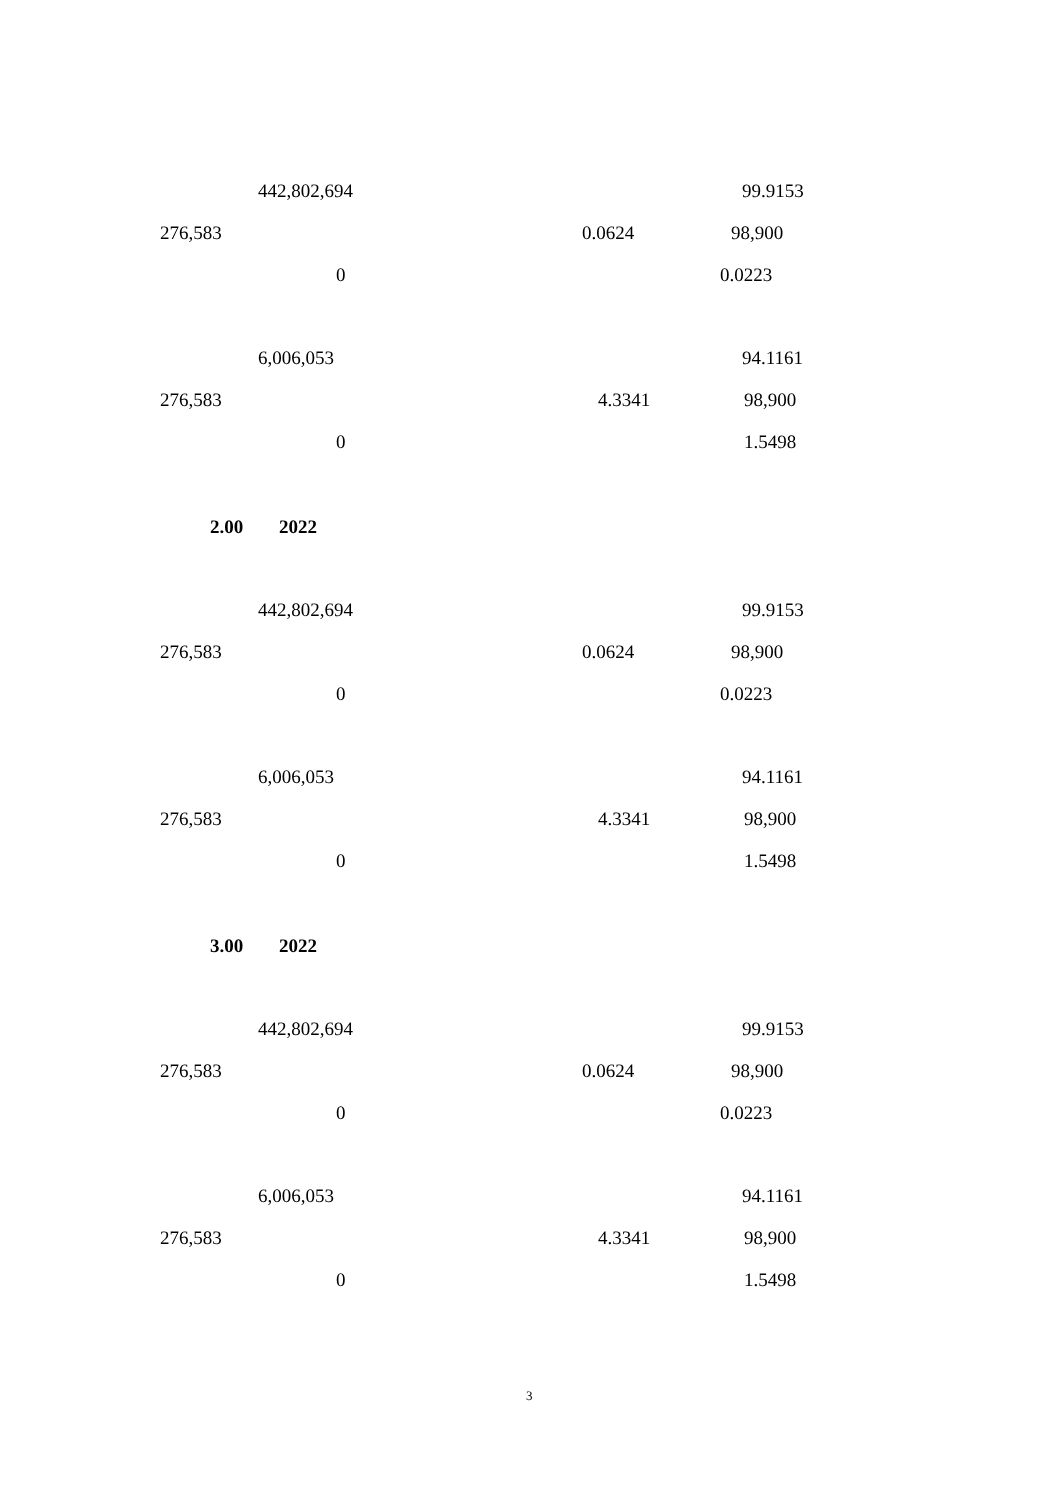442,802,694 99.9153
276,583 0.0624 98,900
0 0.0223
6,006,053 94.1161
276,583 4.3341 98,900
0 1.5498
2.00 2022
442,802,694 99.9153
276,583 0.0624 98,900
0 0.0223
6,006,053 94.1161
276,583 4.3341 98,900
0 1.5498
3.00 2022
442,802,694 99.9153
276,583 0.0624 98,900
0 0.0223
6,006,053 94.1161
276,583 4.3341 98,900
0 1.5498
3